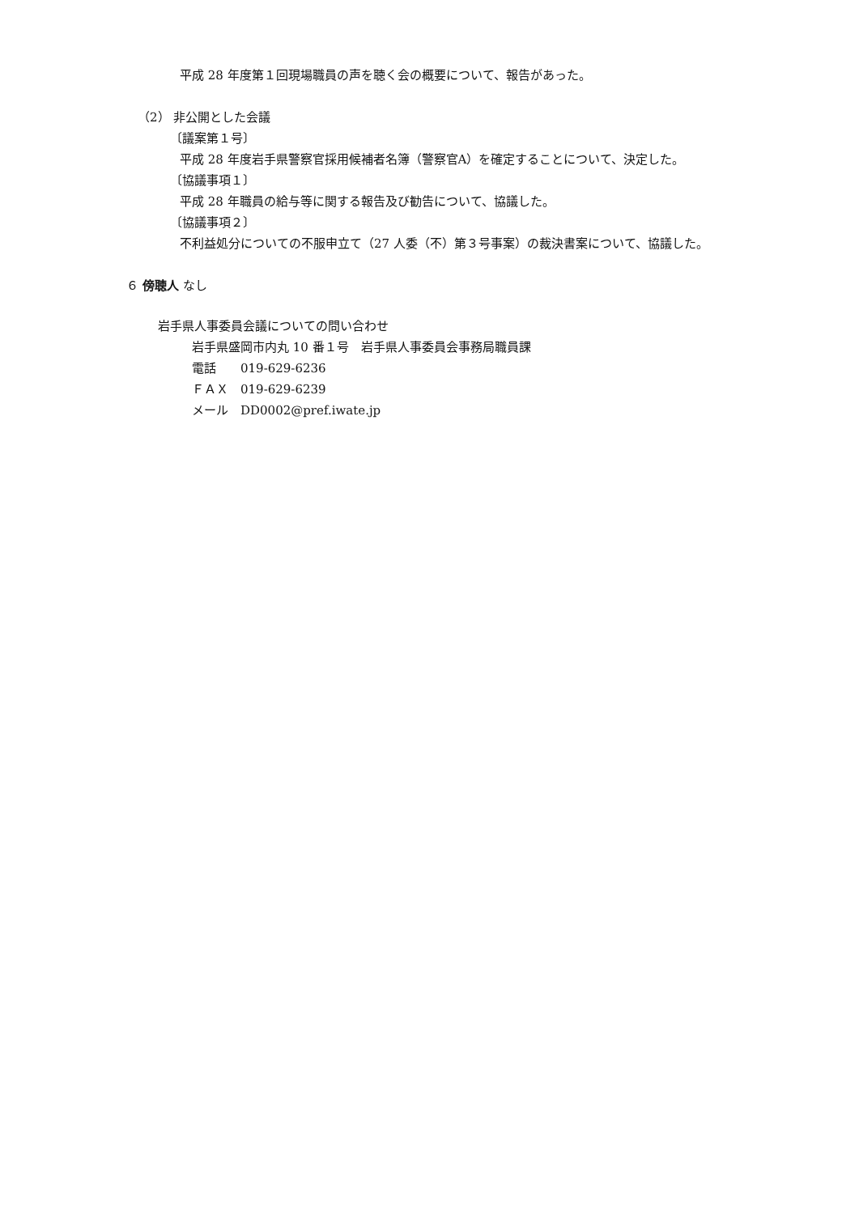平成 28 年度第１回現場職員の声を聴く会の概要について、報告があった。
（2） 非公開とした会議
〔議案第１号〕
平成 28 年度岩手県警察官採用候補者名簿（警察官A）を確定することについて、決定した。
〔協議事項１〕
平成 28 年職員の給与等に関する報告及び勧告について、協議した。
〔協議事項２〕
不利益処分についての不服申立て（27 人委（不）第３号事案）の裁決書案について、協議した。
６ 傍聴人 なし
岩手県人事委員会議についての問い合わせ
岩手県盛岡市内丸 10 番１号　岩手県人事委員会事務局職員課
電話　　019-629-6236
ＦＡＸ　019-629-6239
メール　DD0002@pref.iwate.jp